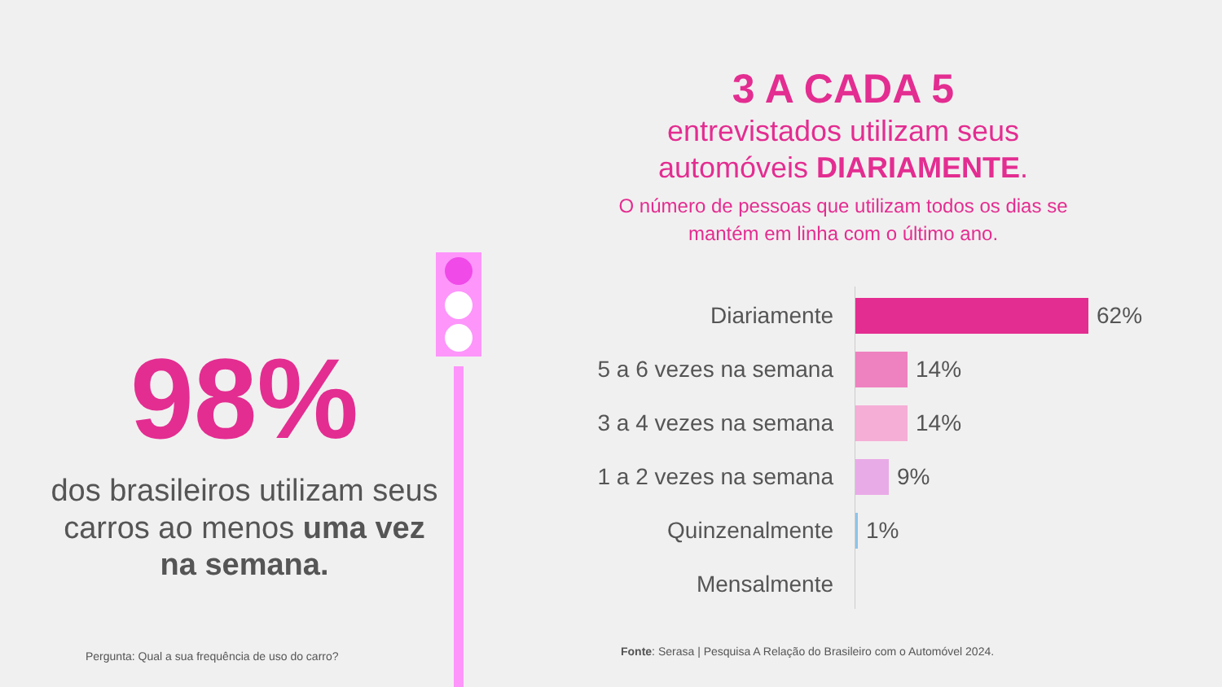98%
dos brasileiros utilizam seus carros ao menos uma vez na semana.
Pergunta: Qual a sua frequência de uso do carro?
3 A CADA 5
entrevistados utilizam seus automóveis DIARIAMENTE.
O número de pessoas que utilizam todos os dias se mantém em linha com o último ano.
Diariamente 62%
5 a 6 vezes na semana 14%
3 a 4 vezes na semana 14%
1 a 2 vezes na semana 9%
Quinzenalmente 1%
Mensalmente
Fonte: Serasa | Pesquisa A Relação do Brasileiro com o Automóvel 2024.